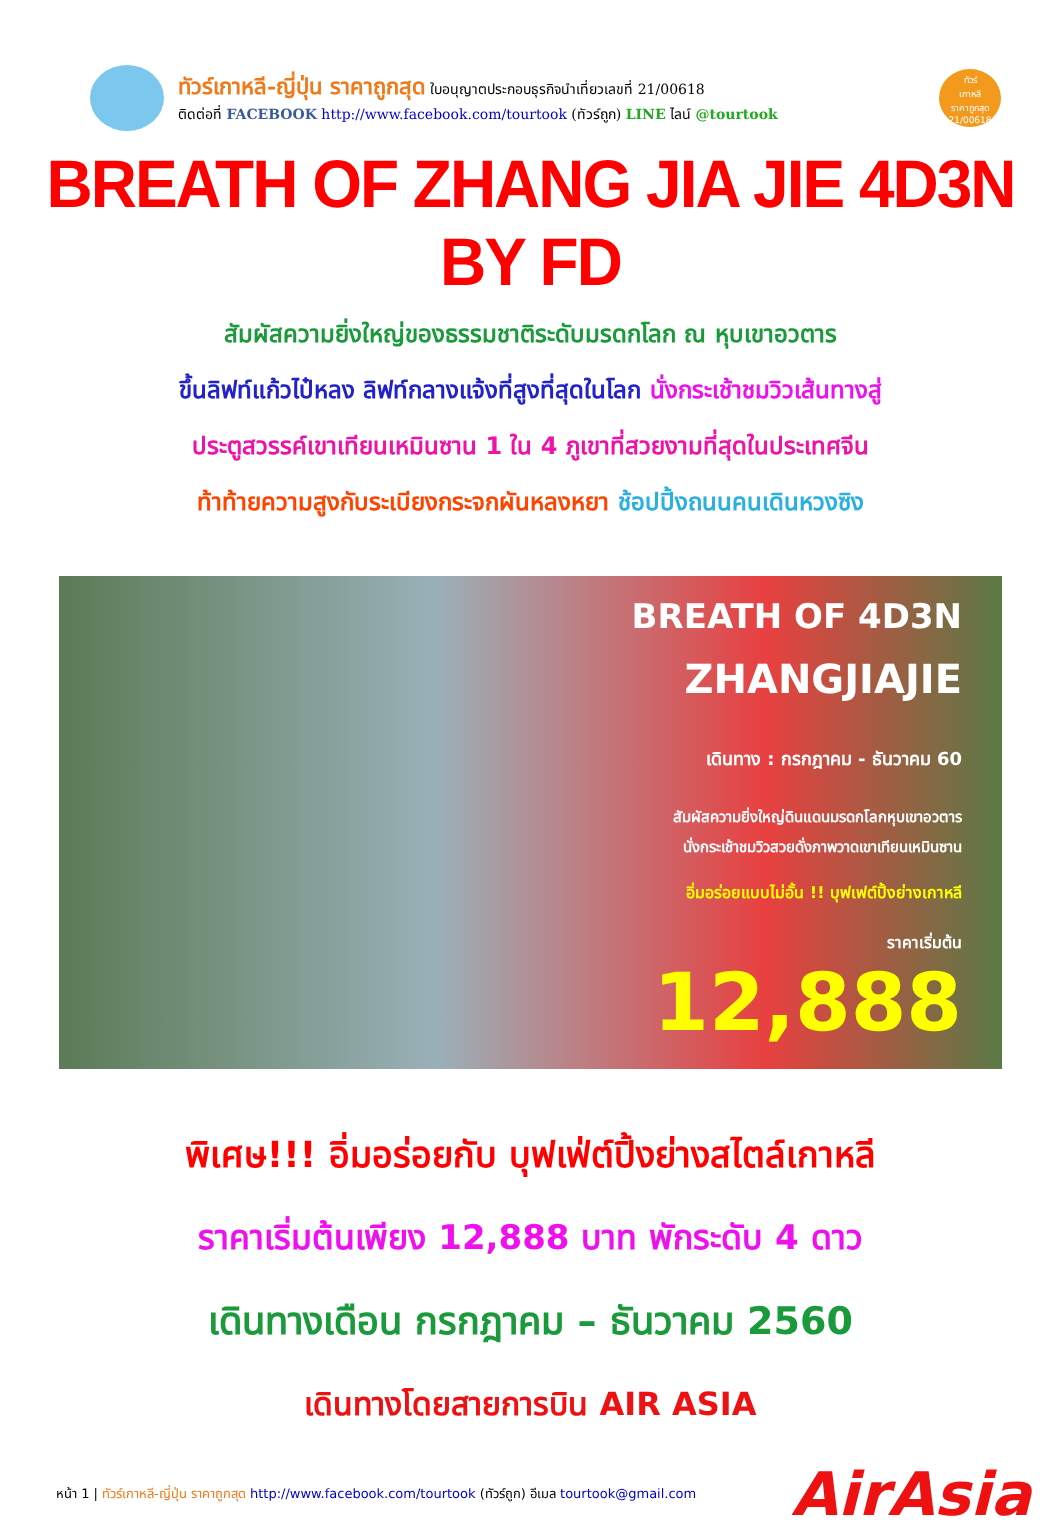ทัวร์เกาหลี-ญี่ปุ่น ราคาถูกสุด ใบอนุญาตประกอบธุรกิจนำเที่ยวเลขที่ 21/00618
ติดต่อที่ FACEBOOK http://www.facebook.com/tourtook (ทัวร์ถูก) LINE ไลน์ @tourtook
ทัวร์
เกาหลี
ราคาถูกสุด
21/00618
BREATH OF ZHANG JIA JIE 4D3N BY FD
สัมผัสความยิ่งใหญ่ของธรรมชาติระดับมรดกโลก ณ หุบเขาอวตาร
ขึ้นลิฟท์แก้วไป๋หลง ลิฟท์กลางแจ้งที่สูงที่สุดในโลก นั่งกระเช้าชมวิวเส้นทางสู่
ประตูสวรรค์เขาเทียนเหมินซาน 1 ใน 4 ภูเขาที่สวยงามที่สุดในประเทศจีน
ท้าท้ายความสูงกับระเบียงกระจกผันหลงหยา ช้อปปิ้งถนนคนเดินหวงซิง
BREATH OF 4D3N
ZHANGJIAJIE
เดินทาง : กรกฎาคม - ธันวาคม 60
สัมผัสความยิ่งใหญ่ดินแดนมรดกโลกหุบเขาอวตาร
นั่งกระเช้าชมวิวสวยดั่งภาพวาดเขาเทียนเหมินซาน
อิ่มอร่อยแบบไม่อั้น !! บุฟเฟต์ปิ้งย่างเกาหลี
ราคาเริ่มต้น
12,888
พิเศษ!!! อิ่มอร่อยกับ บุฟเฟ่ต์ปิ้งย่างสไตล์เกาหลี
ราคาเริ่มต้นเพียง 12,888 บาท พักระดับ 4 ดาว
เดินทางเดือน กรกฎาคม – ธันวาคม 2560
เดินทางโดยสายการบิน AIR ASIA
หน้า 1 | ทัวร์เกาหลี-ญี่ปุ่น ราคาถูกสุด http://www.facebook.com/tourtook (ทัวร์ถูก) อีเมล tourtook@gmail.com AirAsia